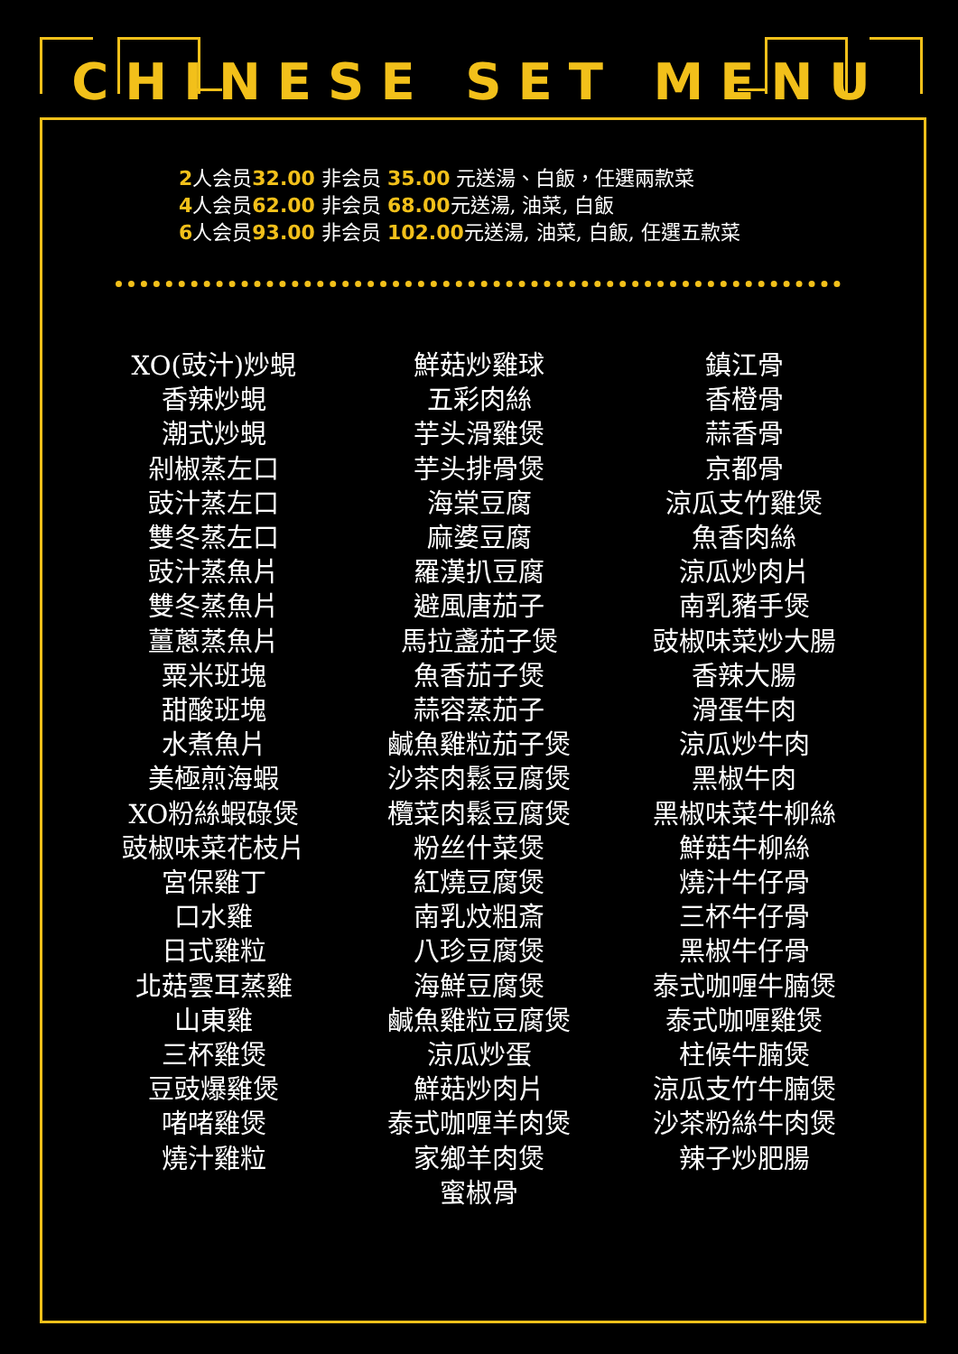CHINESE SET MENU
2人会员32.00 非会员 35.00 元送湯、白飯，任選兩款菜
4人会员62.00 非会员 68.00元送湯, 油菜, 白飯
6人会员93.00 非会员 102.00元送湯, 油菜, 白飯, 任選五款菜
XO(豉汁)炒蜆
香辣炒蜆
潮式炒蜆
剁椒蒸左口
豉汁蒸左口
雙冬蒸左口
豉汁蒸魚片
雙冬蒸魚片
薑蔥蒸魚片
粟米班塊
甜酸班塊
水煮魚片
美極煎海蝦
XO粉絲蝦碌煲
豉椒味菜花枝片
宮保雞丁
口水雞
日式雞粒
北菇雲耳蒸雞
山東雞
三杯雞煲
豆豉爆雞煲
啫啫雞煲
燒汁雞粒
鮮菇炒雞球
五彩肉絲
芋头滑雞煲
芋头排骨煲
海棠豆腐
麻婆豆腐
羅漢扒豆腐
避風唐茄子
馬拉盞茄子煲
魚香茄子煲
蒜容蒸茄子
鹹魚雞粒茄子煲
沙茶肉鬆豆腐煲
欖菜肉鬆豆腐煲
粉丝什菜煲
紅燒豆腐煲
南乳炆粗斎
八珍豆腐煲
海鮮豆腐煲
鹹魚雞粒豆腐煲
涼瓜炒蛋
鮮菇炒肉片
泰式咖喱羊肉煲
家鄉羊肉煲
蜜椒骨
鎮江骨
香橙骨
蒜香骨
京都骨
涼瓜支竹雞煲
魚香肉絲
涼瓜炒肉片
南乳豬手煲
豉椒味菜炒大腸
香辣大腸
滑蛋牛肉
涼瓜炒牛肉
黑椒牛肉
黑椒味菜牛柳絲
鮮菇牛柳絲
燒汁牛仔骨
三杯牛仔骨
黑椒牛仔骨
泰式咖喱牛腩煲
泰式咖喱雞煲
柱候牛腩煲
涼瓜支竹牛腩煲
沙茶粉絲牛肉煲
辣子炒肥腸